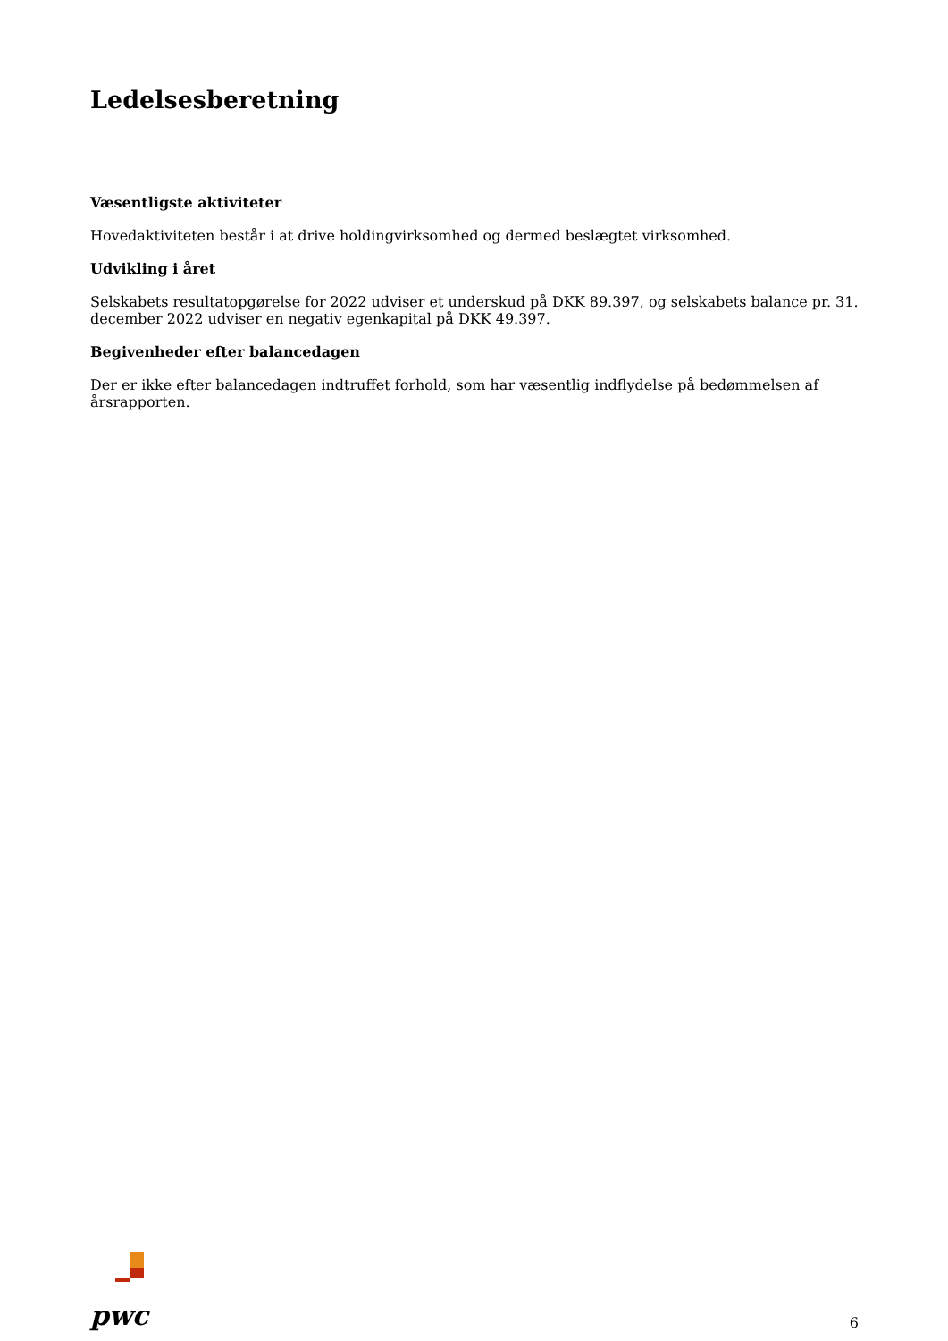Ledelsesberetning
Væsentligste aktiviteter
Hovedaktiviteten består i at drive holdingvirksomhed og dermed beslægtet virksomhed.
Udvikling i året
Selskabets resultatopgørelse for 2022 udviser et underskud på DKK 89.397, og selskabets balance pr. 31. december 2022 udviser en negativ egenkapital på DKK 49.397.
Begivenheder efter balancedagen
Der er ikke efter balancedagen indtruffet forhold, som har væsentlig indflydelse på bedømmelsen af årsrapporten.
pwc
6